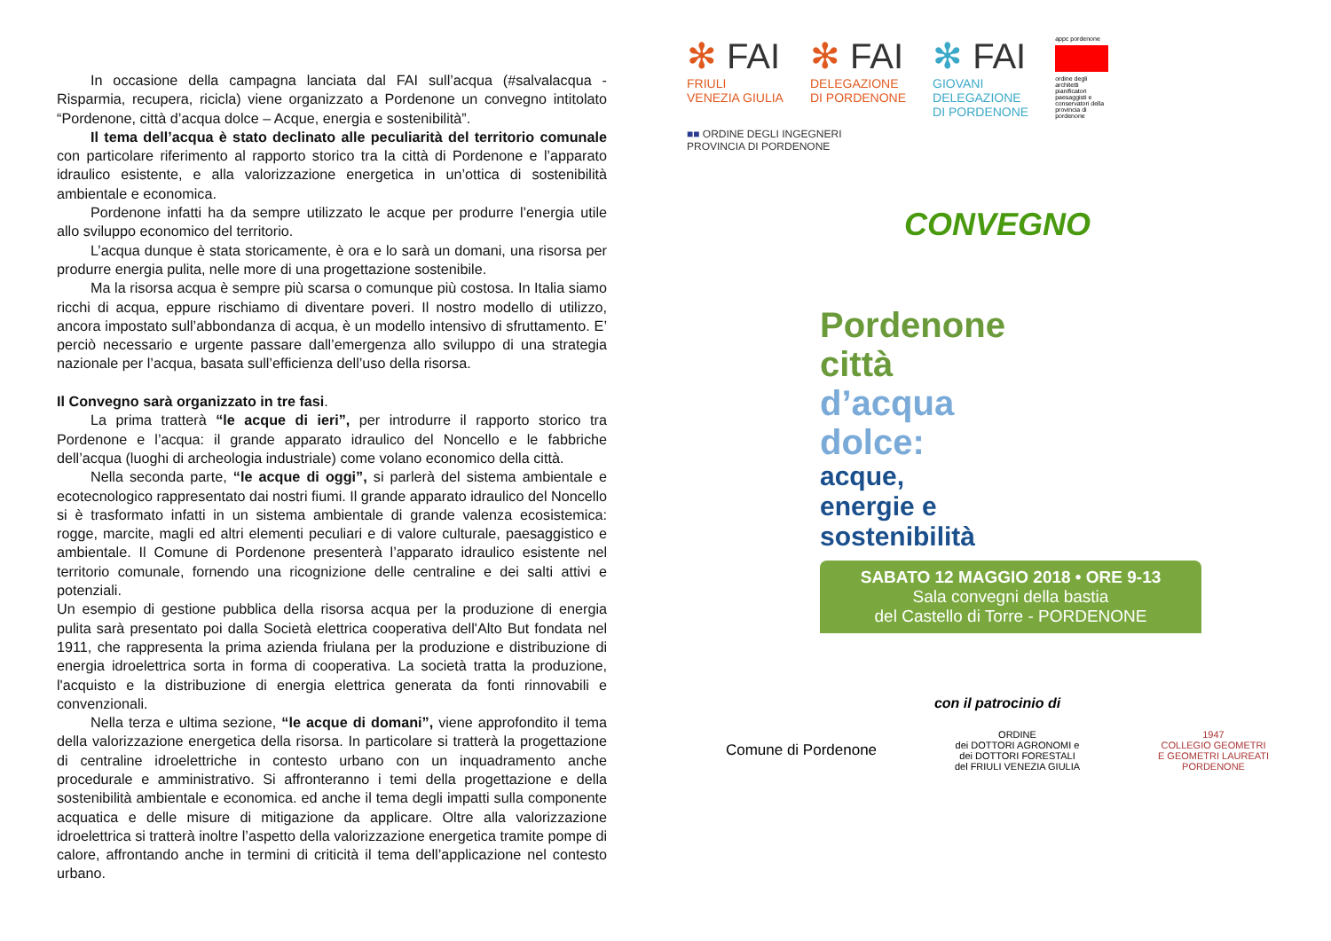In occasione della campagna lanciata dal FAI sull’acqua (#salvalacqua - Risparmia, recupera, ricicla) viene organizzato a Pordenone un convegno intitolato “Pordenone, città d’acqua dolce – Acque, energia e sostenibilità”.
Il tema dell’acqua è stato declinato alle peculiarità del territorio comunale con particolare riferimento al rapporto storico tra la città di Pordenone e l’apparato idraulico esistente, e alla valorizzazione energetica in un’ottica di sostenibilità ambientale e economica.
Pordenone infatti ha da sempre utilizzato le acque per produrre l’energia utile allo sviluppo economico del territorio.
L’acqua dunque è stata storicamente, è ora e lo sarà un domani, una risorsa per produrre energia pulita, nelle more di una progettazione sostenibile.
Ma la risorsa acqua è sempre più scarsa o comunque più costosa. In Italia siamo ricchi di acqua, eppure rischiamo di diventare poveri. Il nostro modello di utilizzo, ancora impostato sull’abbondanza di acqua, è un modello intensivo di sfruttamento. E’ perciò necessario e urgente passare dall’emergenza allo sviluppo di una strategia nazionale per l’acqua, basata sull’efficienza dell’uso della risorsa.
Il Convegno sarà organizzato in tre fasi.
La prima tratterà “le acque di ieri”, per introdurre il rapporto storico tra Pordenone e l’acqua: il grande apparato idraulico del Noncello e le fabbriche dell’acqua (luoghi di archeologia industriale) come volano economico della città.
Nella seconda parte, “le acque di oggi”, si parlerà del sistema ambientale e ecotecnologico rappresentato dai nostri fiumi. Il grande apparato idraulico del Noncello si è trasformato infatti in un sistema ambientale di grande valenza ecosistemica: rogge, marcite, magli ed altri elementi peculiari e di valore culturale, paesaggistico e ambientale. Il Comune di Pordenone presenterà l’apparato idraulico esistente nel territorio comunale, fornendo una ricognizione delle centraline e dei salti attivi e potenziali.
Un esempio di gestione pubblica della risorsa acqua per la produzione di energia pulita sarà presentato poi dalla Società elettrica cooperativa dell'Alto But fondata nel 1911, che rappresenta la prima azienda friulana per la produzione e distribuzione di energia idroelettrica sorta in forma di cooperativa. La società tratta la produzione, l'acquisto e la distribuzione di energia elettrica generata da fonti rinnovabili e convenzionali.
Nella terza e ultima sezione, “le acque di domani”, viene approfondito il tema della valorizzazione energetica della risorsa. In particolare si tratterà la progettazione di centraline idroelettriche in contesto urbano con un inquadramento anche procedurale e amministrativo. Si affronteranno i temi della progettazione e della sostenibilità ambientale e economica. ed anche il tema degli impatti sulla componente acquatica e delle misure di mitigazione da applicare. Oltre alla valorizzazione idroelettrica si tratterà inoltre l’aspetto della valorizzazione energetica tramite pompe di calore, affrontando anche in termini di criticità il tema dell’applicazione nel contesto urbano.
✻ FAI
FRIULI
VENEZIA GIULIA
✻ FAI
DELEGAZIONE
DI PORDENONE
✻ FAI
GIOVANI
DELEGAZIONE
DI PORDENONE
appc pordenone
ordine degli architetti pianificatori paesaggisti e conservatori della provincia di pordenone
■■ ORDINE DEGLI INGEGNERI
PROVINCIA DI PORDENONE
CONVEGNO
Pordenone
città
d’acqua
dolce:
acque,
energie e
sostenibilità
SABATO 12 MAGGIO 2018 • ORE 9-13
Sala convegni della bastia
del Castello di Torre - PORDENONE
con il patrocinio di
Comune di Pordenone
ORDINE
dei DOTTORI AGRONOMI e
dei DOTTORI FORESTALI
del FRIULI VENEZIA GIULIA
1947
COLLEGIO GEOMETRI
E GEOMETRI LAUREATI
PORDENONE